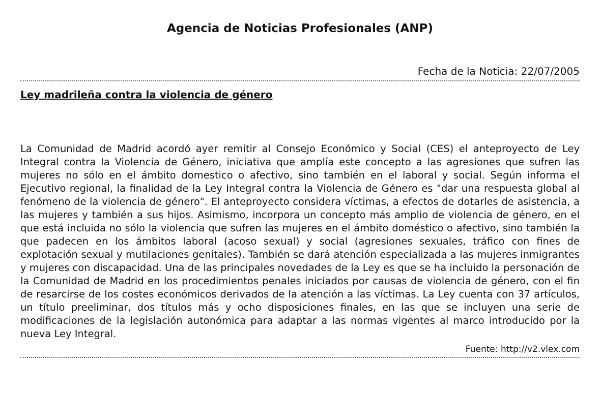Agencia de Noticias Profesionales (ANP)
Fecha de la Noticia: 22/07/2005
Ley madrileña contra la violencia de género
La Comunidad de Madrid acordó ayer remitir al Consejo Económico y Social (CES) el anteproyecto de Ley Integral contra la Violencia de Género, iniciativa que amplía este concepto a las agresiones que sufren las mujeres no sólo en el ámbito domestico o afectivo, sino también en el laboral y social. Según informa el Ejecutivo regional, la finalidad de la Ley Integral contra la Violencia de Género es "dar una respuesta global al fenómeno de la violencia de género". El anteproyecto considera víctimas, a efectos de dotarles de asistencia, a las mujeres y también a sus hijos. Asimismo, incorpora un concepto más amplio de violencia de género, en el que está incluida no sólo la violencia que sufren las mujeres en el ámbito doméstico o afectivo, sino también la que padecen en los ámbitos laboral (acoso sexual) y social (agresiones sexuales, tráfico con fines de explotación sexual y mutilaciones genitales). También se dará atención especializada a las mujeres inmigrantes y mujeres con discapacidad. Una de las principales novedades de la Ley es que se ha incluido la personación de la Comunidad de Madrid en los procedimientos penales iniciados por causas de violencia de género, con el fin de resarcirse de los costes económicos derivados de la atención a las víctimas. La Ley cuenta con 37 artículos, un título preeliminar, dos títulos más y ocho disposiciones finales, en las que se incluyen una serie de modificaciones de la legislación autonómica para adaptar a las normas vigentes al marco introducido por la nueva Ley Integral.
Fuente: http://v2.vlex.com